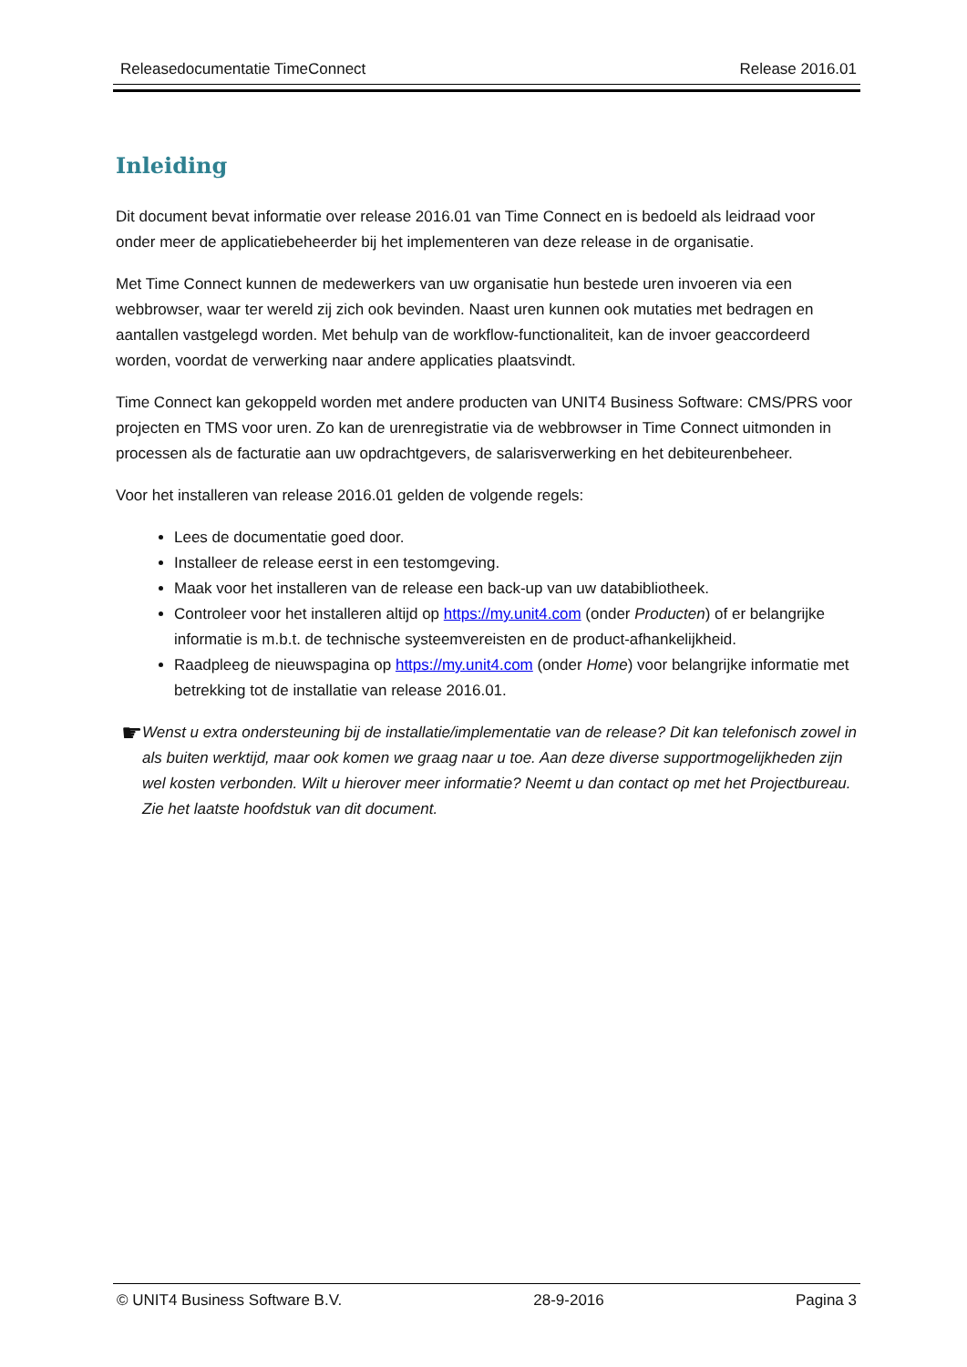Releasedocumentatie TimeConnect Release 2016.01
Inleiding
Dit document bevat informatie over release 2016.01 van Time Connect en is bedoeld als leidraad voor onder meer de applicatiebeheerder bij het implementeren van deze release in de organisatie.
Met Time Connect kunnen de medewerkers van uw organisatie hun bestede uren invoeren via een webbrowser, waar ter wereld zij zich ook bevinden. Naast uren kunnen ook mutaties met bedragen en aantallen vastgelegd worden. Met behulp van de workflow-functionaliteit, kan de invoer geaccordeerd worden, voordat de verwerking naar andere applicaties plaatsvindt.
Time Connect kan gekoppeld worden met andere producten van UNIT4 Business Software: CMS/PRS voor projecten en TMS voor uren. Zo kan de urenregistratie via de webbrowser in Time Connect uitmonden in processen als de facturatie aan uw opdrachtgevers, de salarisverwerking en het debiteurenbeheer.
Voor het installeren van release 2016.01 gelden de volgende regels:
Lees de documentatie goed door.
Installeer de release eerst in een testomgeving.
Maak voor het installeren van de release een back-up van uw databibliotheek.
Controleer voor het installeren altijd op https://my.unit4.com (onder Producten) of er belangrijke informatie is m.b.t. de technische systeemvereisten en de product-afhankelijkheid.
Raadpleeg de nieuwspagina op https://my.unit4.com (onder Home) voor belangrijke informatie met betrekking tot de installatie van release 2016.01.
☛
Wenst u extra ondersteuning bij de installatie/implementatie van de release? Dit kan telefonisch zowel in als buiten werktijd, maar ook komen we graag naar u toe. Aan deze diverse supportmogelijkheden zijn wel kosten verbonden. Wilt u hierover meer informatie? Neemt u dan contact op met het Projectbureau. Zie het laatste hoofdstuk van dit document.
© UNIT4 Business Software B.V. 28-9-2016 Pagina 3